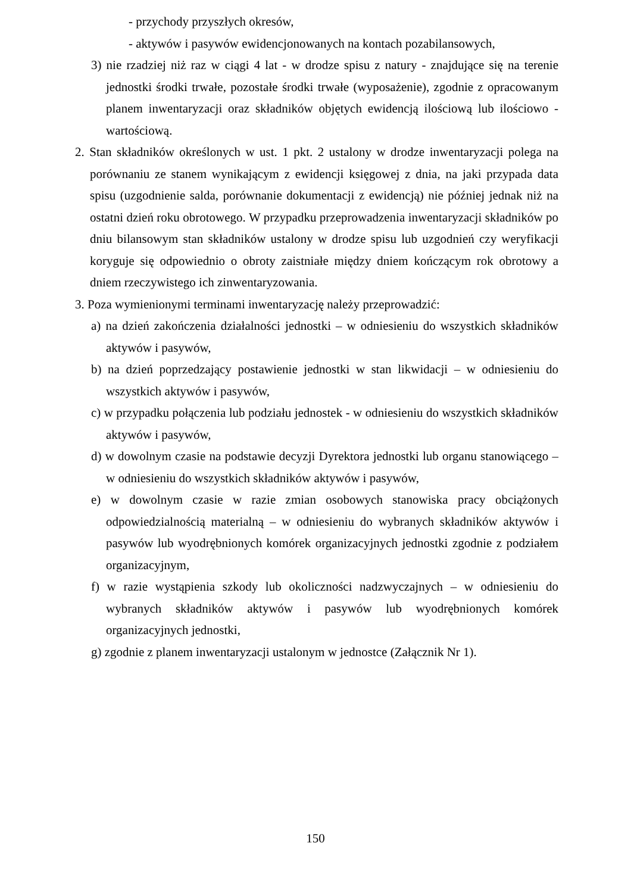- przychody przyszłych okresów,
- aktywów i pasywów ewidencjonowanych na kontach pozabilansowych,
3) nie rzadziej niż raz w ciągi 4 lat - w drodze spisu z natury - znajdujące się na terenie jednostki środki trwałe, pozostałe środki trwałe (wyposażenie), zgodnie z opracowanym planem inwentaryzacji oraz składników objętych ewidencją ilościową lub ilościowo - wartościową.
2. Stan składników określonych w ust. 1 pkt. 2 ustalony w drodze inwentaryzacji polega na porównaniu ze stanem wynikającym z ewidencji księgowej z dnia, na jaki przypada data spisu (uzgodnienie salda, porównanie dokumentacji z ewidencją) nie później jednak niż na ostatni dzień roku obrotowego. W przypadku przeprowadzenia inwentaryzacji składników po dniu bilansowym stan składników ustalony w drodze spisu lub uzgodnień czy weryfikacji koryguje się odpowiednio o obroty zaistniałe między dniem kończącym rok obrotowy a dniem rzeczywistego ich zinwentaryzowania.
3. Poza wymienionymi terminami inwentaryzację należy przeprowadzić:
a) na dzień zakończenia działalności jednostki – w odniesieniu do wszystkich składników aktywów i pasywów,
b) na dzień poprzedzający postawienie jednostki w stan likwidacji – w odniesieniu do wszystkich aktywów i pasywów,
c) w przypadku połączenia lub podziału jednostek - w odniesieniu do wszystkich składników aktywów i pasywów,
d) w dowolnym czasie na podstawie decyzji Dyrektora jednostki lub organu stanowiącego – w odniesieniu do wszystkich składników aktywów i pasywów,
e) w dowolnym czasie w razie zmian osobowych stanowiska pracy obciążonych odpowiedzialnością materialną – w odniesieniu do wybranych składników aktywów i pasywów lub wyodrębnionych komórek organizacyjnych jednostki zgodnie z podziałem organizacyjnym,
f) w razie wystąpienia szkody lub okoliczności nadzwyczajnych – w odniesieniu do wybranych składników aktywów i pasywów lub wyodrębnionych komórek organizacyjnych jednostki,
g) zgodnie z planem inwentaryzacji ustalonym w jednostce (Załącznik Nr 1).
150